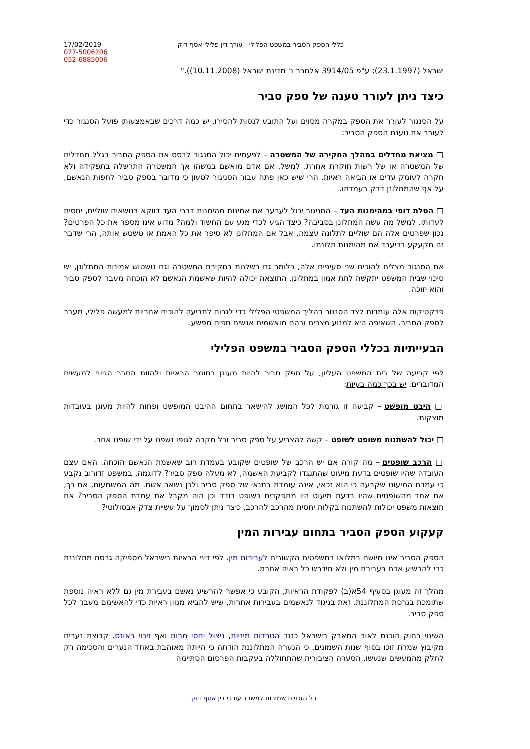17/02/2019
077-5006206
052-6885006
כללי הספק הסביר במשפט הפלילי - עורך דין פלילי אסף דוק
ישראל (23.1.1997); ע"פ 3914/05 אלחרר נ' מדינת ישראל (10.11.2008))."
כיצד ניתן לעורר טענה של ספק סביר
על הסנגור לעורר את הספק במקרה מסוים ועל התובע לנסות להסירו. יש כמה דרכים שבאמצעותן פועל הסנגור כדי לעורר את טענת הספק הסביר:
□ מציאת מחדלים במהלך החקירה של המשטרה – לפעמים יכול הסנגור לבסס את הספק הסביר בגלל מחדלים של המשטרה או של רשות חוקרת אחרת. למשל, אם אדם מואשם במשהו אך המשטרה התרשלה בתפקידה ולא חקרה לעומק עדים או הביאה ראיות, הרי שיש כאן פתח עבור הסניגור לטעון כי מדובר בספק סביר לחפות הנאשם, על אף שהמתלונן דבק בעמדתו.
□ הטלת דופי במהימנות העד – הסניגור יכול לערער את אמינות מהימנות דברי העד דווקא בנושאים שוליים, יחסית לעדותו. למשל מה עשה המתלונן בסביבה? כיצד הגיע לכדי מגע עם החשוד ולמה? מדוע אינו מספר את כל הפרטים? נכון שפרטים אלה הם שוליים לתלונה עצמה, אבל אם המתלונן לא סיפר את כל האמת או טשטש אותה, הרי שדבר זה מקעקע בדיעבד את מהימנות תלונתו.
אם הסנגור מצליח להוכיח שני סעיפים אלה, כלומר גם רשלנות בחקירת המשטרה וגם טשטוש אמינות המתלונן, יש סיכוי שבית המשפט יתקשה לתת אמון במתלונן. התוצאה יכולה להיות שאשמת הנאשם לא הוכחה מעבר לספק סביר והוא יזוכה.
פרקטיקות אלה עומדות לצד הסנגור בהליך המשפטי הפלילי כדי לגרום לתביעה להוכיח אחריות למעשה פלילי, מעבר לספק הסביר. השאיפה היא למנוע מצבים ובהם מואשמים אנשים חפים מפשע.
הבעייתיות בכללי הספק הסביר במשפט הפלילי
לפי קביעה של בית המשפט העליון, על ספק סביר להיות מעוגן בחומר הראיות ולהוות הסבר הגיוני למעשים המדוברים. יש בכך כמה בעיות:
□ היבט מופשט – קביעה זו גורמת לכל המושג להישאר בתחום ההיבט המופשט ופחות להיות מעוגן בעובדות מוצקות.
□ יכול להשתנות משופט לשופט – קשה להצביע על ספק סביר וכל מקרה לגופו נשפט על ידי שופט אחר.
□ הרכב שופטים – מה קורה אם יש הרכב של שופטים שקובע בעמדת רוב שאשמת הנאשם הוכחה. האם עצם העובדה שהיו שופטים בדעת מיעוט שהתנגדו לקביעת האשמה, לא מעלה ספק סביר? לדוגמה, במשפט זדורוב נקבע כי עמדת המיעוט שקבעה כי הוא זכאי, אינה עומדת בתנאי של ספק סביר ולכן נשאר אשם. מה המשמעות, אם כך, אם אחד מהשופטים שהיו בדעת מיעוט היו מתפקדים כשופט בודד וכן היה מקבל את עמדת הספק הסביר? אם תוצאות משפט יכולות להשתנות בקלות יחסית מהרכב להרכב, כיצד ניתן לסמוך על עשיית צדק אבסולוטי?
קעקוע הספק הסביר בתחום עבירות המין
הספק הסביר אינו מיושם במלואו במשפטים הקשורים לעבירות מין. לפי דיני הראיות בישראל מספיקה גרסת מתלוננת כדי להרשיע אדם בעבירת מין ולא תידרש כל ראיה אחרת.
מהלך זה מעוגן בסעיף 54א(ב) לפקודת הראיות, הקובע כי אפשר להרשיע נאשם בעבירת מין גם ללא ראיה נוספת שתומכת בגרסת המתלוננת. זאת בניגוד לנאשמים בעבירות אחרות, שיש להביא מגוון ראיות כדי להאשימם מעבר לכל ספק סביר.
השינוי בחוק הוכנס לאור המאבק בישראל כנגד הטרדות מיניות, ניצול יחסי מרות ואף זיכוי באונס. קבוצת נערים מקיבוץ שמרת זוכו בסוף שנות השמונים, כי הנערה המתלוננת הודתה כי הייתה מאוהבת באחד הנערים והסכימה רק לחלק מהמעשים שנעשו. הסערה הציבורית שהתחוללה בעקבות הפרסום הסתיימה
כל הזכויות שמורות למשרד עורכי דין אסף דוק